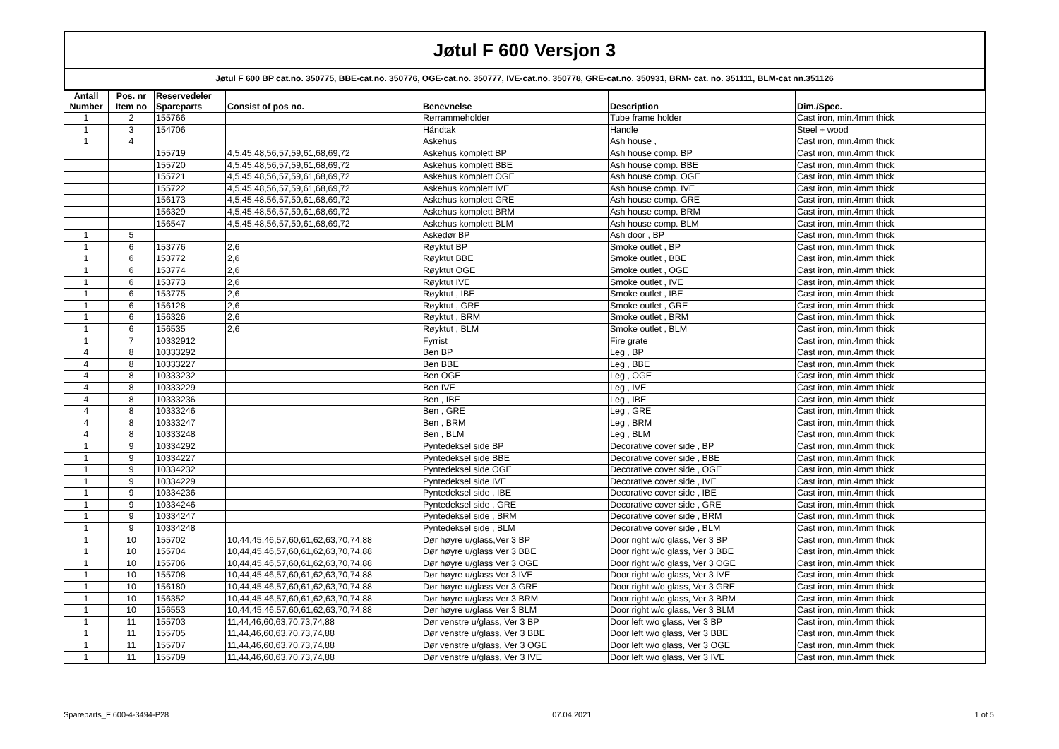Jøtul F 600 Versjon 3
Jøtul F 600 BP cat.no. 350775, BBE-cat.no. 350776, OGE-cat.no. 350777, IVE-cat.no. 350778, GRE-cat.no. 350931, BRM- cat. no. 351111, BLM-cat nn.351126
| Antall Number | Pos. nr Item no | Reservedeler Spareparts | Consist of pos no. | Benevnelse | Description | Dim./Spec. |
| --- | --- | --- | --- | --- | --- | --- |
| 1 | 2 | 155766 | | Rørrammeholder | Tube frame holder | Cast iron, min.4mm thick |
| 1 | 3 | 154706 | | Håndtak | Handle | Steel + wood |
| 1 | 4 | | | Askehus | Ash house , | Cast iron, min.4mm thick |
| | | 155719 | 4,5,45,48,56,57,59,61,68,69,72 | Askehus komplett BP | Ash house comp. BP | Cast iron, min.4mm thick |
| | | 155720 | 4,5,45,48,56,57,59,61,68,69,72 | Askehus komplett BBE | Ash house comp. BBE | Cast iron, min.4mm thick |
| | | 155721 | 4,5,45,48,56,57,59,61,68,69,72 | Askehus komplett OGE | Ash house comp. OGE | Cast iron, min.4mm thick |
| | | 155722 | 4,5,45,48,56,57,59,61,68,69,72 | Askehus komplett IVE | Ash house comp. IVE | Cast iron, min.4mm thick |
| | | 156173 | 4,5,45,48,56,57,59,61,68,69,72 | Askehus komplett GRE | Ash house comp. GRE | Cast iron, min.4mm thick |
| | | 156329 | 4,5,45,48,56,57,59,61,68,69,72 | Askehus komplett BRM | Ash house comp. BRM | Cast iron, min.4mm thick |
| | | 156547 | 4,5,45,48,56,57,59,61,68,69,72 | Askehus komplett BLM | Ash house comp. BLM | Cast iron, min.4mm thick |
| 1 | 5 | | | Askedør BP | Ash door , BP | Cast iron, min.4mm thick |
| 1 | 6 | 153776 | 2,6 | Røyktut BP | Smoke outlet , BP | Cast iron, min.4mm thick |
| 1 | 6 | 153772 | 2,6 | Røyktut BBE | Smoke outlet , BBE | Cast iron, min.4mm thick |
| 1 | 6 | 153774 | 2,6 | Røyktut OGE | Smoke outlet , OGE | Cast iron, min.4mm thick |
| 1 | 6 | 153773 | 2,6 | Røyktut IVE | Smoke outlet , IVE | Cast iron, min.4mm thick |
| 1 | 6 | 153775 | 2,6 | Røyktut , IBE | Smoke outlet , IBE | Cast iron, min.4mm thick |
| 1 | 6 | 156128 | 2,6 | Røyktut , GRE | Smoke outlet , GRE | Cast iron, min.4mm thick |
| 1 | 6 | 156326 | 2,6 | Røyktut , BRM | Smoke outlet , BRM | Cast iron, min.4mm thick |
| 1 | 6 | 156535 | 2,6 | Røyktut , BLM | Smoke outlet , BLM | Cast iron, min.4mm thick |
| 1 | 7 | 10332912 | | Fyrrist | Fire grate | Cast iron, min.4mm thick |
| 4 | 8 | 10333292 | | Ben BP | Leg , BP | Cast iron, min.4mm thick |
| 4 | 8 | 10333227 | | Ben BBE | Leg , BBE | Cast iron, min.4mm thick |
| 4 | 8 | 10333232 | | Ben OGE | Leg , OGE | Cast iron, min.4mm thick |
| 4 | 8 | 10333229 | | Ben IVE | Leg , IVE | Cast iron, min.4mm thick |
| 4 | 8 | 10333236 | | Ben , IBE | Leg , IBE | Cast iron, min.4mm thick |
| 4 | 8 | 10333246 | | Ben , GRE | Leg , GRE | Cast iron, min.4mm thick |
| 4 | 8 | 10333247 | | Ben , BRM | Leg , BRM | Cast iron, min.4mm thick |
| 4 | 8 | 10333248 | | Ben , BLM | Leg , BLM | Cast iron, min.4mm thick |
| 1 | 9 | 10334292 | | Pyntedeksel side BP | Decorative cover side , BP | Cast iron, min.4mm thick |
| 1 | 9 | 10334227 | | Pyntedeksel side BBE | Decorative cover side , BBE | Cast iron, min.4mm thick |
| 1 | 9 | 10334232 | | Pyntedeksel side OGE | Decorative cover side , OGE | Cast iron, min.4mm thick |
| 1 | 9 | 10334229 | | Pyntedeksel side IVE | Decorative cover side , IVE | Cast iron, min.4mm thick |
| 1 | 9 | 10334236 | | Pyntedeksel side , IBE | Decorative cover side , IBE | Cast iron, min.4mm thick |
| 1 | 9 | 10334246 | | Pyntedeksel side , GRE | Decorative cover side , GRE | Cast iron, min.4mm thick |
| 1 | 9 | 10334247 | | Pyntedeksel side , BRM | Decorative cover side , BRM | Cast iron, min.4mm thick |
| 1 | 9 | 10334248 | | Pyntedeksel side , BLM | Decorative cover side , BLM | Cast iron, min.4mm thick |
| 1 | 10 | 155702 | 10,44,45,46,57,60,61,62,63,70,74,88 | Dør høyre u/glass,Ver 3 BP | Door right w/o glass, Ver 3 BP | Cast iron, min.4mm thick |
| 1 | 10 | 155704 | 10,44,45,46,57,60,61,62,63,70,74,88 | Dør høyre u/glass Ver 3 BBE | Door right w/o glass, Ver 3 BBE | Cast iron, min.4mm thick |
| 1 | 10 | 155706 | 10,44,45,46,57,60,61,62,63,70,74,88 | Dør høyre u/glass Ver 3 OGE | Door right w/o glass, Ver 3 OGE | Cast iron, min.4mm thick |
| 1 | 10 | 155708 | 10,44,45,46,57,60,61,62,63,70,74,88 | Dør høyre u/glass Ver 3 IVE | Door right w/o glass, Ver 3 IVE | Cast iron, min.4mm thick |
| 1 | 10 | 156180 | 10,44,45,46,57,60,61,62,63,70,74,88 | Dør høyre u/glass Ver 3 GRE | Door right w/o glass, Ver 3 GRE | Cast iron, min.4mm thick |
| 1 | 10 | 156352 | 10,44,45,46,57,60,61,62,63,70,74,88 | Dør høyre u/glass Ver 3 BRM | Door right w/o glass, Ver 3 BRM | Cast iron, min.4mm thick |
| 1 | 10 | 156553 | 10,44,45,46,57,60,61,62,63,70,74,88 | Dør høyre u/glass Ver 3 BLM | Door right w/o glass, Ver 3 BLM | Cast iron, min.4mm thick |
| 1 | 11 | 155703 | 11,44,46,60,63,70,73,74,88 | Dør venstre u/glass, Ver 3 BP | Door left w/o glass, Ver 3 BP | Cast iron, min.4mm thick |
| 1 | 11 | 155705 | 11,44,46,60,63,70,73,74,88 | Dør venstre u/glass, Ver 3 BBE | Door left w/o glass, Ver 3 BBE | Cast iron, min.4mm thick |
| 1 | 11 | 155707 | 11,44,46,60,63,70,73,74,88 | Dør venstre u/glass, Ver 3 OGE | Door left w/o glass, Ver 3 OGE | Cast iron, min.4mm thick |
| 1 | 11 | 155709 | 11,44,46,60,63,70,73,74,88 | Dør venstre u/glass, Ver 3 IVE | Door left w/o glass, Ver 3 IVE | Cast iron, min.4mm thick |
Spareparts_F 600-4-3494-P28 07.04.2021 1 of 5